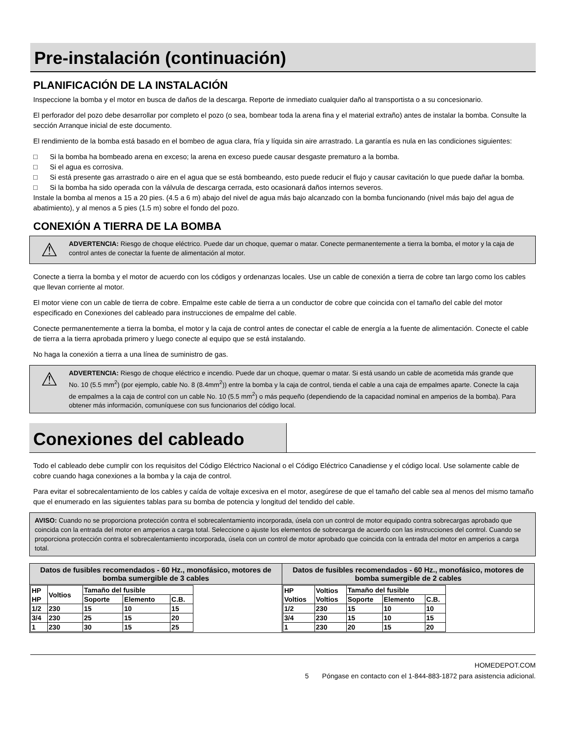Pre-instalación (continuación)
PLANIFICACIÓN DE LA INSTALACIÓN
Inspeccione la bomba y el motor en busca de daños de la descarga. Reporte de inmediato cualquier daño al transportista o a su concesionario.
El perforador del pozo debe desarrollar por completo el pozo (o sea, bombear toda la arena fina y el material extraño) antes de instalar la bomba. Consulte la sección Arranque inicial de este documento.
El rendimiento de la bomba está basado en el bombeo de agua clara, fría y líquida sin aire arrastrado. La garantía es nula en las condiciones siguientes:
□ Si la bomba ha bombeado arena en exceso; la arena en exceso puede causar desgaste prematuro a la bomba.
□ Si el agua es corrosiva.
□ Si está presente gas arrastrado o aire en el agua que se está bombeando, esto puede reducir el flujo y causar cavitación lo que puede dañar la bomba.
□ Si la bomba ha sido operada con la válvula de descarga cerrada, esto ocasionará daños internos severos.
Instale la bomba al menos a 15 a 20 pies. (4.5 a 6 m) abajo del nivel de agua más bajo alcanzado con la bomba funcionando (nivel más bajo del agua de abatimiento), y al menos a 5 pies (1.5 m) sobre el fondo del pozo.
CONEXIÓN A TIERRA DE LA BOMBA
⚠
ADVERTENCIA: Riesgo de choque eléctrico. Puede dar un choque, quemar o matar. Conecte permanentemente a tierra la bomba, el motor y la caja de control antes de conectar la fuente de alimentación al motor.
Conecte a tierra la bomba y el motor de acuerdo con los códigos y ordenanzas locales. Use un cable de conexión a tierra de cobre tan largo como los cables que llevan corriente al motor.
El motor viene con un cable de tierra de cobre. Empalme este cable de tierra a un conductor de cobre que coincida con el tamaño del cable del motor especificado en Conexiones del cableado para instrucciones de empalme del cable.
Conecte permanentemente a tierra la bomba, el motor y la caja de control antes de conectar el cable de energía a la fuente de alimentación. Conecte el cable de tierra a la tierra aprobada primero y luego conecte al equipo que se está instalando.
No haga la conexión a tierra a una línea de suministro de gas.
⚠
ADVERTENCIA: Riesgo de choque eléctrico e incendio. Puede dar un choque, quemar o matar. Si está usando un cable de acometida más grande que No. 10 (5.5 mm<sup>2</sup>) (por ejemplo, cable No. 8 (8.4mm<sup>2</sup>)) entre la bomba y la caja de control, tienda el cable a una caja de empalmes aparte. Conecte la caja de empalmes a la caja de control con un cable No. 10 (5.5 mm<sup>2</sup>) o más pequeño (dependiendo de la capacidad nominal en amperios de la bomba). Para obtener más información, comuníquese con sus funcionarios del código local.
Conexiones del cableado
Todo el cableado debe cumplir con los requisitos del Código Eléctrico Nacional o el Código Eléctrico Canadiense y el código local. Use solamente cable de cobre cuando haga conexiones a la bomba y la caja de control.
Para evitar el sobrecalentamiento de los cables y caída de voltaje excesiva en el motor, asegúrese de que el tamaño del cable sea al menos del mismo tamaño que el enumerado en las siguientes tablas para su bomba de potencia y longitud del tendido del cable.
AVISO: Cuando no se proporciona protección contra el sobrecalentamiento incorporada, úsela con un control de motor equipado contra sobrecargas aprobado que coincida con la entrada del motor en amperios a carga total. Seleccione o ajuste los elementos de sobrecarga de acuerdo con las instrucciones del control. Cuando se proporciona protección contra el sobrecalentamiento incorporada, úsela con un control de motor aprobado que coincida con la entrada del motor en amperios a carga total.
| Datos de fusibles recomendados - 60 Hz., monofásico, motores de bomba sumergible de 3 cables | Datos de fusibles recomendados - 60 Hz., monofásico, motores de bomba sumergible de 2 cables |
| --- | --- |
| / HP HP / Voltios / Tamaño del fusible / / / / / / Soporte / Elemento / C.B. / / 1/2 / 230 / 15 / 10 / 15 / / 3/4 / 230 / 25 / 15 / 20 / / 1 / 230 / 30 / 15 / 25 / | / HP Voltios / Voltios Voltios / Tamaño del fusible / / / / / / Soporte / Elemento / C.B. / / 1/2 / 230 / 15 / 10 / 10 / / 3/4 / 230 / 15 / 10 / 15 / / 1 / 230 / 20 / 15 / 20 / |
HOMEDEPOT.COM
5 Póngase en contacto con el 1-844-883-1872 para asistencia adicional.